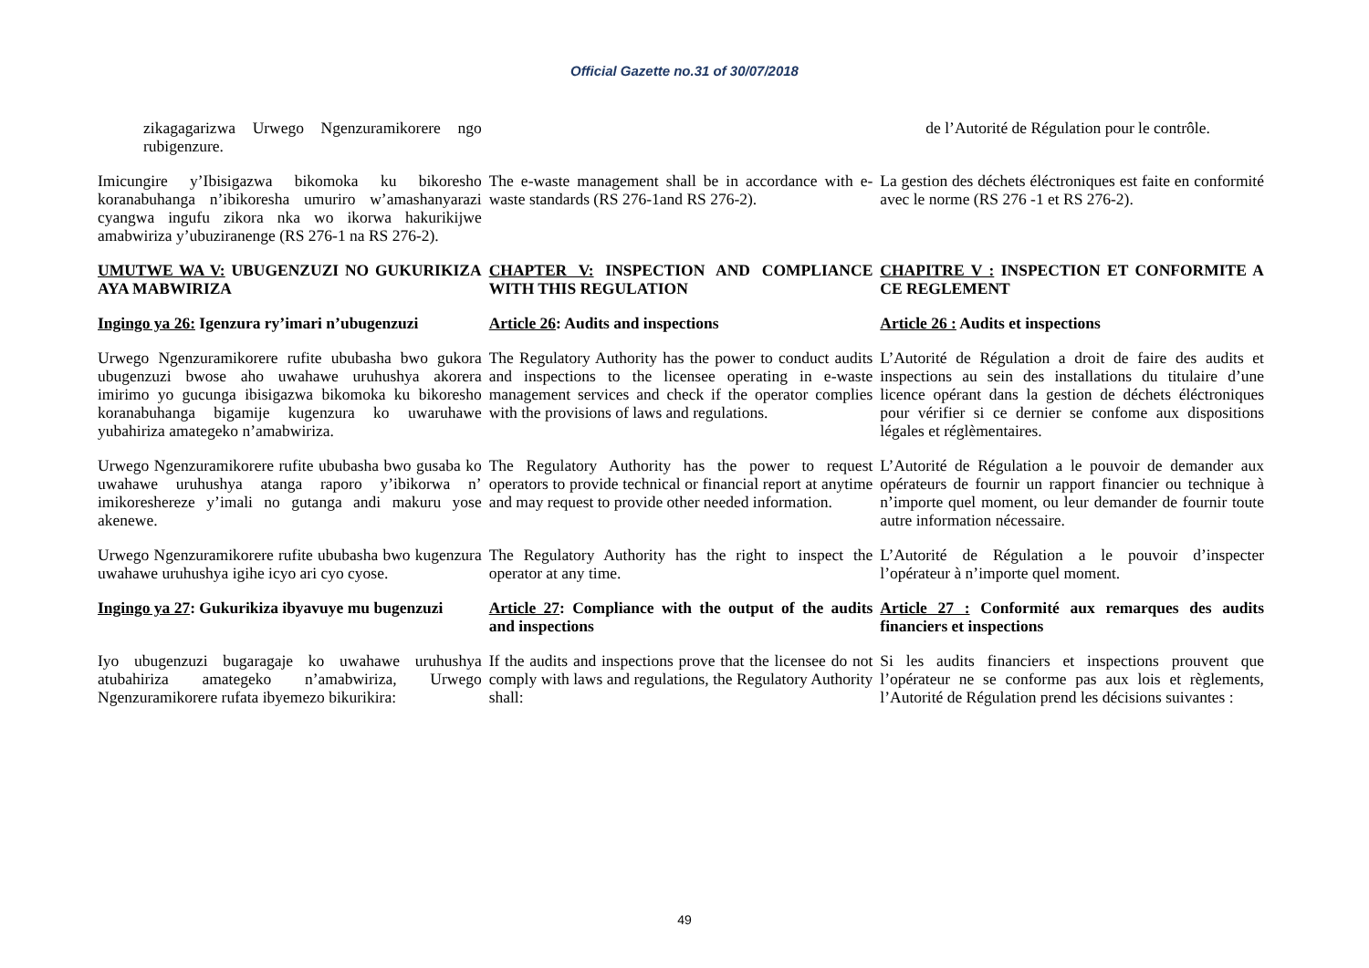Official Gazette no.31 of 30/07/2018
| zikagagarizwa Urwego Ngenzuramikorere ngo rubigenzure. | | de l’Autorité de Régulation pour le contrôle. |
| Imicungire y’Ibisigazwa bikomoka ku bikoresho koranabuhanga n’ibikoresha umuriro w’amashanyarazi cyangwa ingufu zikora nka wo ikorwa hakurikijwe amabwiriza y’ubuziranenge (RS 276-1 na RS 276-2). | The e-waste management shall be in accordance with e-waste standards (RS 276-1and RS 276-2). | La gestion des déchets éléctroniques est faite en conformité avec le norme (RS 276 -1 et RS 276-2). |
| UMUTWE WA V: UBUGENZUZI NO GUKURIKIZA AYA MABWIRIZA | CHAPTER V: INSPECTION AND COMPLIANCE WITH THIS REGULATION | CHAPITRE V : INSPECTION ET CONFORMITE A CE REGLEMENT |
| Ingingo ya 26: Igenzura ry’imari n’ubugenzuzi | Article 26 : Audits and inspections | Article 26 : Audits et inspections |
| Urwego Ngenzuramikorere rufite ububasha bwo gukora ubugenzuzi bwose aho uwahawe uruhushya akorera imirimo yo gucunga ibisigazwa bikomoka ku bikoresho koranabuhanga bigamije kugenzura ko uwaruhawe yubahiriza amategeko n’amabwiriza. | The Regulatory Authority has the power to conduct audits and inspections to the licensee operating in e-waste management services and check if the operator complies with the provisions of laws and regulations. | L’Autorité de Régulation a droit de faire des audits et inspections au sein des installations du titulaire d’une licence opérant dans la gestion de déchets éléctroniques pour vérifier si ce dernier se confome aux dispositions légales et réglèmentaires. |
| Urwego Ngenzuramikorere rufite ububasha bwo gusaba ko uwahawe uruhushya atanga raporo y’ibikorwa n’ imikoreshereze y’imali no gutanga andi makuru yose akenewe. | The Regulatory Authority has the power to request operators to provide technical or financial report at anytime and may request to provide other needed information. | L’Autorité de Régulation a le pouvoir de demander aux opérateurs de fournir un rapport financier ou technique à n’importe quel moment, ou leur demander de fournir toute autre information nécessaire. |
| Urwego Ngenzuramikorere rufite ububasha bwo kugenzura uwahawe uruhushya igihe icyo ari cyo cyose. | The Regulatory Authority has the right to inspect the operator at any time. | L’Autorité de Régulation a le pouvoir d’inspecter l’opérateur à n’importe quel moment. |
| Ingingo ya 27 : Gukurikiza ibyavuye mu bugenzuzi | Article 27 : Compliance with the output of the audits and inspections | Article 27 : Conformité aux remarques des audits financiers et inspections |
| Iyo ubugenzuzi bugaragaje ko uwahawe uruhushya atubahiriza amategeko n’amabwiriza, Urwego Ngenzuramikorere rufata ibyemezo bikurikira: | If the audits and inspections prove that the licensee do not comply with laws and regulations, the Regulatory Authority shall: | Si les audits financiers et inspections prouvent que l’opérateur ne se conforme pas aux lois et règlements, l’Autorité de Régulation prend les décisions suivantes : |
49